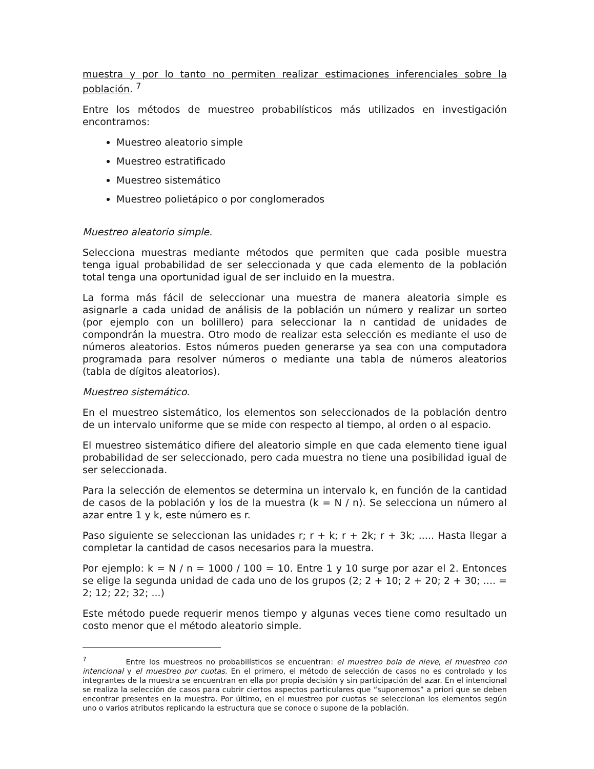muestra y por lo tanto no permiten realizar estimaciones inferenciales sobre la población. <sup>7</sup>
Entre los métodos de muestreo probabilísticos más utilizados en investigación encontramos:
Muestreo aleatorio simple
Muestreo estratificado
Muestreo sistemático
Muestreo polietápico o por conglomerados
Muestreo aleatorio simple.
Selecciona muestras mediante métodos que permiten que cada posible muestra tenga igual probabilidad de ser seleccionada y que cada elemento de la población total tenga una oportunidad igual de ser incluido en la muestra.
La forma más fácil de seleccionar una muestra de manera aleatoria simple es asignarle a cada unidad de análisis de la población un número y realizar un sorteo (por ejemplo con un bolillero) para seleccionar la n cantidad de unidades de compondrán la muestra. Otro modo de realizar esta selección es mediante el uso de números aleatorios. Estos números pueden generarse ya sea con una computadora programada para resolver números o mediante una tabla de números aleatorios (tabla de dígitos aleatorios).
Muestreo sistemático.
En el muestreo sistemático, los elementos son seleccionados de la población dentro de un intervalo uniforme que se mide con respecto al tiempo, al orden o al espacio.
El muestreo sistemático difiere del aleatorio simple en que cada elemento tiene igual probabilidad de ser seleccionado, pero cada muestra no tiene una posibilidad igual de ser seleccionada.
Para la selección de elementos se determina un intervalo k, en función de la cantidad de casos de la población y los de la muestra (k = N / n). Se selecciona un número al azar entre 1 y k, este número es r.
Paso siguiente se seleccionan las unidades r; r + k; r + 2k; r + 3k; ..... Hasta llegar a completar la cantidad de casos necesarios para la muestra.
Por ejemplo: k = N / n = 1000 / 100 = 10. Entre 1 y 10 surge por azar el 2. Entonces se elige la segunda unidad de cada uno de los grupos (2; 2 + 10; 2 + 20; 2 + 30; .... = 2; 12; 22; 32; ...)
Este método puede requerir menos tiempo y algunas veces tiene como resultado un costo menor que el método aleatorio simple.
<sup>7</sup> Entre los muestreos no probabilísticos se encuentran: el muestreo bola de nieve, el muestreo con intencional y el muestreo por cuotas. En el primero, el método de selección de casos no es controlado y los integrantes de la muestra se encuentran en ella por propia decisión y sin participación del azar. En el intencional se realiza la selección de casos para cubrir ciertos aspectos particulares que “suponemos” a priori que se deben encontrar presentes en la muestra. Por último, en el muestreo por cuotas se seleccionan los elementos según uno o varios atributos replicando la estructura que se conoce o supone de la población.